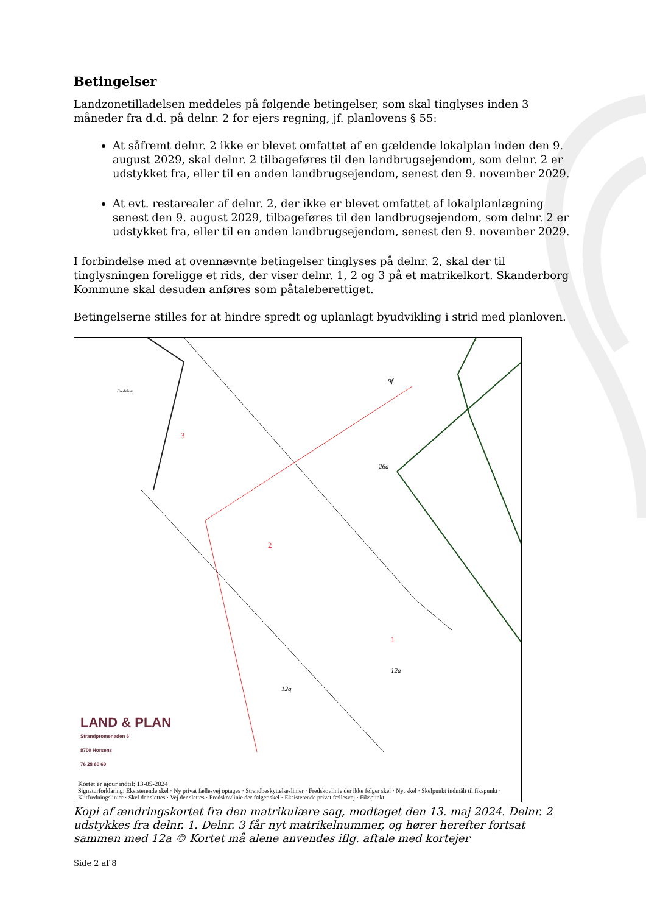Betingelser
Landzonetilladelsen meddeles på følgende betingelser, som skal tinglyses inden 3 måneder fra d.d. på delnr. 2 for ejers regning, jf. planlovens § 55:
At såfremt delnr. 2 ikke er blevet omfattet af en gældende lokalplan inden den 9. august 2029, skal delnr. 2 tilbageføres til den landbrugsejendom, som delnr. 2 er udstykket fra, eller til en anden landbrugsejendom, senest den 9. november 2029.
At evt. restarealer af delnr. 2, der ikke er blevet omfattet af lokalplanlægning senest den 9. august 2029, tilbageføres til den landbrugsejendom, som delnr. 2 er udstykket fra, eller til en anden landbrugsejendom, senest den 9. november 2029.
I forbindelse med at ovennævnte betingelser tinglyses på delnr. 2, skal der til tinglysningen foreligge et rids, der viser delnr. 1, 2 og 3 på et matrikelkort. Skanderborg Kommune skal desuden anføres som påtaleberettiget.
Betingelserne stilles for at hindre spredt og uplanlagt byudvikling i strid med planloven.
3
2
1
26a
12a
12q
Fredskov
9f
LAND & PLAN
Strandpromenaden 6
8700 Horsens
76 28 60 60
Kortet er ajour indtil: 13-05-2024
Signaturforklaring: Eksisterende skel · Ny privat fællesvej optages · Strandbeskyttelseslinier · Fredskovlinie der ikke følger skel · Nyt skel · Skelpunkt indmålt til fikspunkt · Klitfredningslinier · Skel der slettes · Vej der slettes · Fredskovlinie der følger skel · Eksisterende privat fællesvej · Fikspunkt
Kopi af ændringskortet fra den matrikulære sag, modtaget den 13. maj 2024. Delnr. 2 udstykkes fra delnr. 1. Delnr. 3 får nyt matrikelnummer, og hører herefter fortsat sammen med 12a © Kortet må alene anvendes iflg. aftale med kortejer
Side 2 af 8